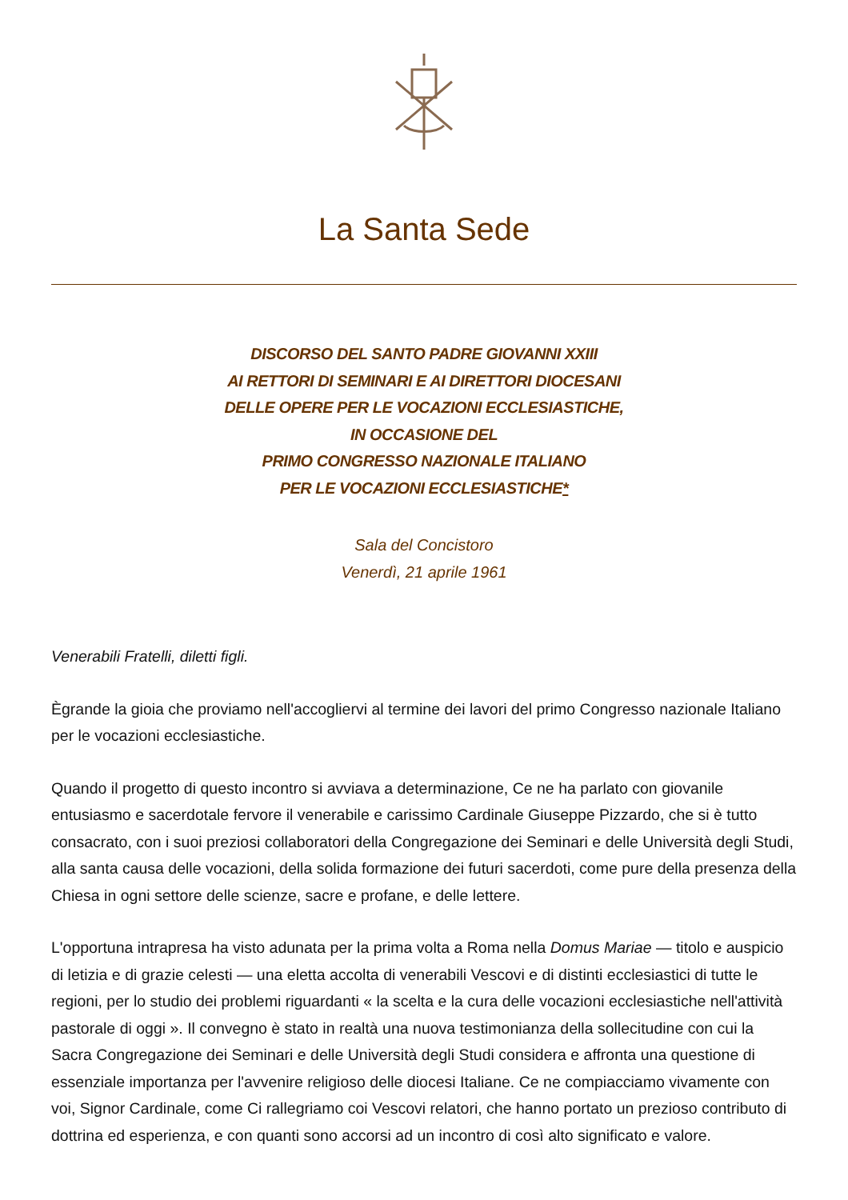La Santa Sede
DISCORSO DEL SANTO PADRE GIOVANNI XXIII
AI RETTORI DI SEMINARI E AI DIRETTORI DIOCESANI
DELLE OPERE PER LE VOCAZIONI ECCLESIASTICHE,
IN OCCASIONE DEL
PRIMO CONGRESSO NAZIONALE ITALIANO
PER LE VOCAZIONI ECCLESIASTICHE*
Sala del Concistoro
Venerdì, 21 aprile 1961
Venerabili Fratelli, diletti figli.
Ègrande la gioia che proviamo nell'accogliervi al termine dei lavori del primo Congresso nazionale Italiano per le vocazioni ecclesiastiche.
Quando il progetto di questo incontro si avviava a determinazione, Ce ne ha parlato con giovanile entusiasmo e sacerdotale fervore il venerabile e carissimo Cardinale Giuseppe Pizzardo, che si è tutto consacrato, con i suoi preziosi collaboratori della Congregazione dei Seminari e delle Università degli Studi, alla santa causa delle vocazioni, della solida formazione dei futuri sacerdoti, come pure della presenza della Chiesa in ogni settore delle scienze, sacre e profane, e delle lettere.
L'opportuna intrapresa ha visto adunata per la prima volta a Roma nella Domus Mariae — titolo e auspicio di letizia e di grazie celesti — una eletta accolta di venerabili Vescovi e di distinti ecclesiastici di tutte le regioni, per lo studio dei problemi riguardanti « la scelta e la cura delle vocazioni ecclesiastiche nell'attività pastorale di oggi ». Il convegno è stato in realtà una nuova testimonianza della sollecitudine con cui la Sacra Congregazione dei Seminari e delle Università degli Studi considera e affronta una questione di essenziale importanza per l'avvenire religioso delle diocesi Italiane. Ce ne compiacciamo vivamente con voi, Signor Cardinale, come Ci rallegriamo coi Vescovi relatori, che hanno portato un prezioso contributo di dottrina ed esperienza, e con quanti sono accorsi ad un incontro di così alto significato e valore.